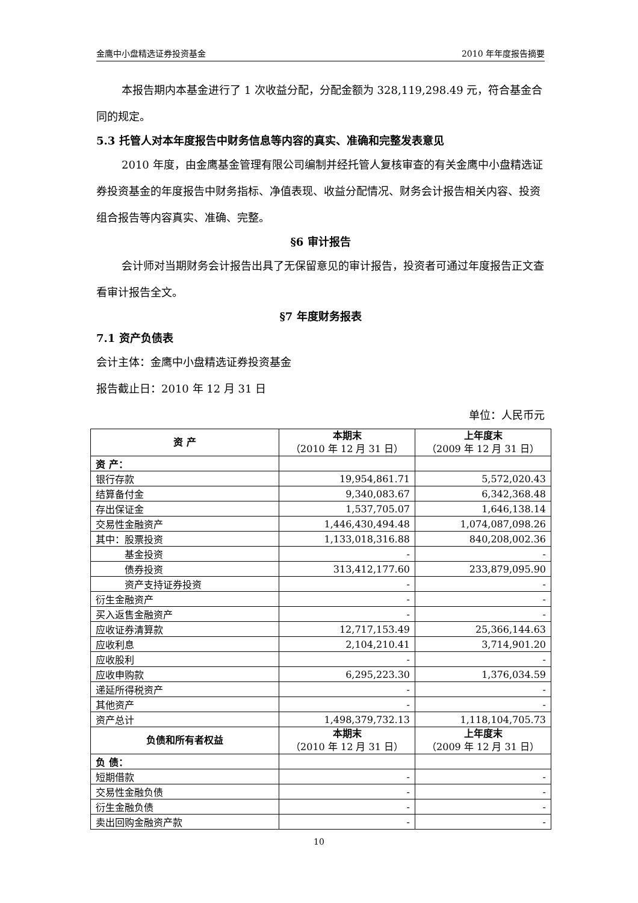金鹰中小盘精选证券投资基金 2010 年年度报告摘要
本报告期内本基金进行了 1 次收益分配，分配金额为 328,119,298.49 元，符合基金合同的规定。
5.3 托管人对本年度报告中财务信息等内容的真实、准确和完整发表意见
2010 年度，由金鹰基金管理有限公司编制并经托管人复核审查的有关金鹰中小盘精选证券投资基金的年度报告中财务指标、净值表现、收益分配情况、财务会计报告相关内容、投资组合报告等内容真实、准确、完整。
§6 审计报告
会计师对当期财务会计报告出具了无保留意见的审计报告，投资者可通过年度报告正文查看审计报告全文。
§7 年度财务报表
7.1 资产负债表
会计主体：金鹰中小盘精选证券投资基金
报告截止日：2010 年 12 月 31 日
单位：人民币元
| 资 产 | 本期末 （2010 年 12 月 31 日） | 上年度末 （2009 年 12 月 31 日） |
| --- | --- | --- |
| 资 产： | | |
| 银行存款 | 19,954,861.71 | 5,572,020.43 |
| 结算备付金 | 9,340,083.67 | 6,342,368.48 |
| 存出保证金 | 1,537,705.07 | 1,646,138.14 |
| 交易性金融资产 | 1,446,430,494.48 | 1,074,087,098.26 |
| 其中：股票投资 | 1,133,018,316.88 | 840,208,002.36 |
| 基金投资 | - | - |
| 债券投资 | 313,412,177.60 | 233,879,095.90 |
| 资产支持证券投资 | - | - |
| 衍生金融资产 | - | - |
| 买入返售金融资产 | - | - |
| 应收证券清算款 | 12,717,153.49 | 25,366,144.63 |
| 应收利息 | 2,104,210.41 | 3,714,901.20 |
| 应收股利 | - | - |
| 应收申购款 | 6,295,223.30 | 1,376,034.59 |
| 递延所得税资产 | - | - |
| 其他资产 | - | - |
| 资产总计 | 1,498,379,732.13 | 1,118,104,705.73 |
| 负债和所有者权益 | 本期末 （2010 年 12 月 31 日） | 上年度末 （2009 年 12 月 31 日） |
| 负 债： | | |
| 短期借款 | - | - |
| 交易性金融负债 | - | - |
| 衍生金融负债 | - | - |
| 卖出回购金融资产款 | - | - |
10